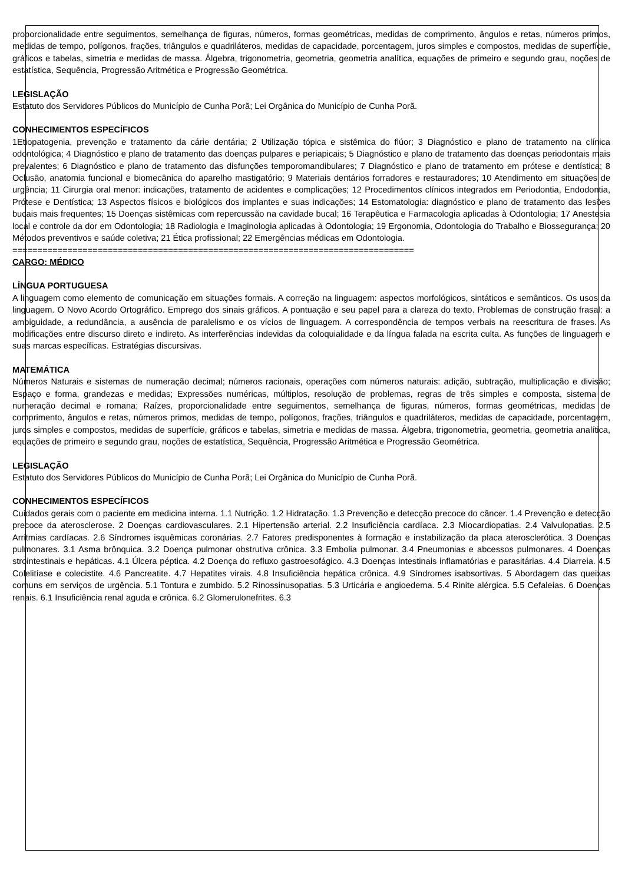proporcionalidade entre seguimentos, semelhança de figuras, números, formas geométricas, medidas de comprimento, ângulos e retas, números primos, medidas de tempo, polígonos, frações, triângulos e quadriláteros, medidas de capacidade, porcentagem, juros simples e compostos, medidas de superfície, gráficos e tabelas, simetria e medidas de massa. Álgebra, trigonometria, geometria, geometria analítica, equações de primeiro e segundo grau, noções de estatística, Sequência, Progressão Aritmética e Progressão Geométrica.
LEGISLAÇÃO
Estatuto dos Servidores Públicos do Município de Cunha Porã; Lei Orgânica do Município de Cunha Porã.
CONHECIMENTOS ESPECÍFICOS
1Etiopatogenia, prevenção e tratamento da cárie dentária; 2 Utilização tópica e sistêmica do flúor; 3 Diagnóstico e plano de tratamento na clínica odontológica; 4 Diagnóstico e plano de tratamento das doenças pulpares e periapicais; 5 Diagnóstico e plano de tratamento das doenças periodontais mais prevalentes; 6 Diagnóstico e plano de tratamento das disfunções temporomandibulares; 7 Diagnóstico e plano de tratamento em prótese e dentística; 8 Oclusão, anatomia funcional e biomecânica do aparelho mastigatório; 9 Materiais dentários forradores e restauradores; 10 Atendimento em situações de urgência; 11 Cirurgia oral menor: indicações, tratamento de acidentes e complicações; 12 Procedimentos clínicos integrados em Periodontia, Endodontia, Prótese e Dentística; 13 Aspectos físicos e biológicos dos implantes e suas indicações; 14 Estomatologia: diagnóstico e plano de tratamento das lesões bucais mais frequentes; 15 Doenças sistêmicas com repercussão na cavidade bucal; 16 Terapêutica e Farmacologia aplicadas à Odontologia; 17 Anestesia local e controle da dor em Odontologia; 18 Radiologia e Imaginologia aplicadas à Odontologia; 19 Ergonomia, Odontologia do Trabalho e Biossegurança; 20 Métodos preventivos e saúde coletiva; 21 Ética profissional; 22 Emergências médicas em Odontologia.
================================================================================
CARGO: MÉDICO
LÍNGUA PORTUGUESA
A linguagem como elemento de comunicação em situações formais. A correção na linguagem: aspectos morfológicos, sintáticos e semânticos. Os usos da linguagem. O Novo Acordo Ortográfico. Emprego dos sinais gráficos. A pontuação e seu papel para a clareza do texto. Problemas de construção frasal: a ambiguidade, a redundância, a ausência de paralelismo e os vícios de linguagem. A correspondência de tempos verbais na reescritura de frases. As modificações entre discurso direto e indireto. As interferências indevidas da coloquialidade e da língua falada na escrita culta. As funções de linguagem e suas marcas específicas. Estratégias discursivas.
MATEMÁTICA
Números Naturais e sistemas de numeração decimal; números racionais, operações com números naturais: adição, subtração, multiplicação e divisão; Espaço e forma, grandezas e medidas; Expressões numéricas, múltiplos, resolução de problemas, regras de três simples e composta, sistema de numeração decimal e romana; Raízes, proporcionalidade entre seguimentos, semelhança de figuras, números, formas geométricas, medidas de comprimento, ângulos e retas, números primos, medidas de tempo, polígonos, frações, triângulos e quadriláteros, medidas de capacidade, porcentagem, juros simples e compostos, medidas de superfície, gráficos e tabelas, simetria e medidas de massa. Álgebra, trigonometria, geometria, geometria analítica, equações de primeiro e segundo grau, noções de estatística, Sequência, Progressão Aritmética e Progressão Geométrica.
LEGISLAÇÃO
Estatuto dos Servidores Públicos do Município de Cunha Porã; Lei Orgânica do Município de Cunha Porã.
CONHECIMENTOS ESPECÍFICOS
Cuidados gerais com o paciente em medicina interna. 1.1 Nutrição. 1.2 Hidratação. 1.3 Prevenção e detecção precoce do câncer. 1.4 Prevenção e detecção precoce da aterosclerose. 2 Doenças cardiovasculares. 2.1 Hipertensão arterial. 2.2 Insuficiência cardíaca. 2.3 Miocardiopatias. 2.4 Valvulopatias. 2.5 Arritmias cardíacas. 2.6 Síndromes isquêmicas coronárias. 2.7 Fatores predisponentes à formação e instabilização da placa aterosclerótica. 3 Doenças pulmonares. 3.1 Asma brônquica. 3.2 Doença pulmonar obstrutiva crônica. 3.3 Embolia pulmonar. 3.4 Pneumonias e abcessos pulmonares. 4 Doenças strointestinais e hepáticas. 4.1 Úlcera péptica. 4.2 Doença do refluxo gastroesofágico. 4.3 Doenças intestinais inflamatórias e parasitárias. 4.4 Diarreia. 4.5 Colelitíase e colecistite. 4.6 Pancreatite. 4.7 Hepatites virais. 4.8 Insuficiência hepática crônica. 4.9 Síndromes isabsortivas. 5 Abordagem das queixas comuns em serviços de urgência. 5.1 Tontura e zumbido. 5.2 Rinossinusopatias. 5.3 Urticária e angioedema. 5.4 Rinite alérgica. 5.5 Cefaleias. 6 Doenças renais. 6.1 Insuficiência renal aguda e crônica. 6.2 Glomerulonefrites. 6.3